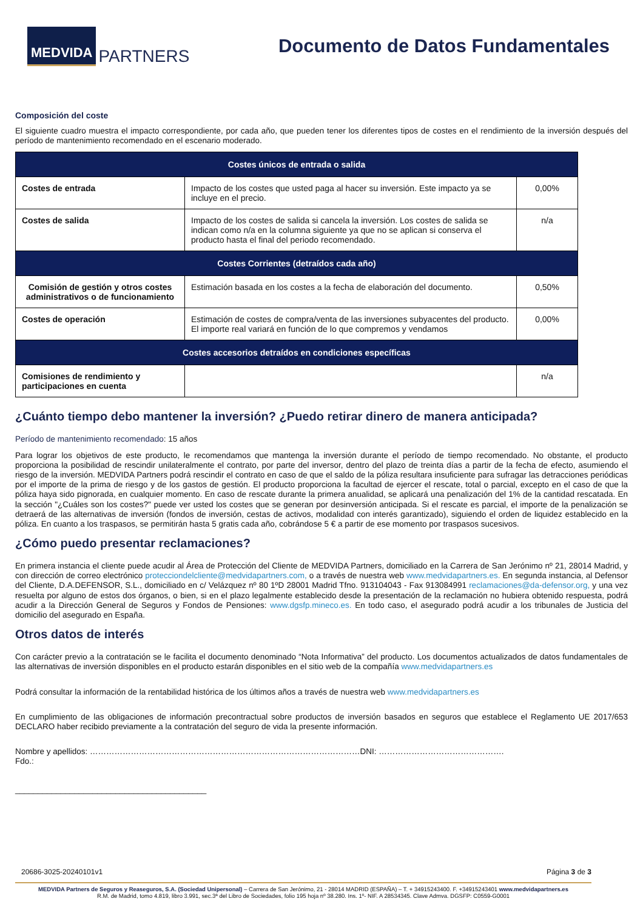MEDVIDA PARTNERS
Documento de Datos Fundamentales
Composición del coste
El siguiente cuadro muestra el impacto correspondiente, por cada año, que pueden tener los diferentes tipos de costes en el rendimiento de la inversión después del período de mantenimiento recomendado en el escenario moderado.
| Costes únicos de entrada o salida | | |
| --- | --- | --- |
| Costes de entrada | Impacto de los costes que usted paga al hacer su inversión. Este impacto ya se incluye en el precio. | 0,00% |
| Costes de salida | Impacto de los costes de salida si cancela la inversión. Los costes de salida se indican como n/a en la columna siguiente ya que no se aplican si conserva el producto hasta el final del periodo recomendado. | n/a |
| Costes Corrientes (detraídos cada año) | | |
| Comisión de gestión y otros costes administrativos o de funcionamiento | Estimación basada en los costes a la fecha de elaboración del documento. | 0,50% |
| Costes de operación | Estimación de costes de compra/venta de las inversiones subyacentes del producto. El importe real variará en función de lo que compremos y vendamos | 0,00% |
| Costes accesorios detraídos en condiciones específicas | | |
| Comisiones de rendimiento y participaciones en cuenta | | n/a |
¿Cuánto tiempo debo mantener la inversión? ¿Puedo retirar dinero de manera anticipada?
Período de mantenimiento recomendado: 15 años
Para lograr los objetivos de este producto, le recomendamos que mantenga la inversión durante el período de tiempo recomendado. No obstante, el producto proporciona la posibilidad de rescindir unilateralmente el contrato, por parte del inversor, dentro del plazo de treinta días a partir de la fecha de efecto, asumiendo el riesgo de la inversión. MEDVIDA Partners podrá rescindir el contrato en caso de que el saldo de la póliza resultara insuficiente para sufragar las detracciones periódicas por el importe de la prima de riesgo y de los gastos de gestión. El producto proporciona la facultad de ejercer el rescate, total o parcial, excepto en el caso de que la póliza haya sido pignorada, en cualquier momento. En caso de rescate durante la primera anualidad, se aplicará una penalización del 1% de la cantidad rescatada. En la sección "¿Cuáles son los costes?" puede ver usted los costes que se generan por desinversión anticipada. Si el rescate es parcial, el importe de la penalización se detraerá de las alternativas de inversión (fondos de inversión, cestas de activos, modalidad con interés garantizado), siguiendo el orden de liquidez establecido en la póliza. En cuanto a los traspasos, se permitirán hasta 5 gratis cada año, cobrándose 5 € a partir de ese momento por traspasos sucesivos.
¿Cómo puedo presentar reclamaciones?
En primera instancia el cliente puede acudir al Área de Protección del Cliente de MEDVIDA Partners, domiciliado en la Carrera de San Jerónimo nº 21, 28014 Madrid, y con dirección de correo electrónico protecciondelcliente@medvidapartners.com, o a través de nuestra web www.medvidapartners.es. En segunda instancia, al Defensor del Cliente, D.A.DEFENSOR, S.L., domiciliado en c/ Velázquez nº 80 1ºD 28001 Madrid Tfno. 913104043 - Fax 913084991 reclamaciones@da-defensor.org, y una vez resuelta por alguno de estos dos órganos, o bien, si en el plazo legalmente establecido desde la presentación de la reclamación no hubiera obtenido respuesta, podrá acudir a la Dirección General de Seguros y Fondos de Pensiones: www.dgsfp.mineco.es. En todo caso, el asegurado podrá acudir a los tribunales de Justicia del domicilio del asegurado en España.
Otros datos de interés
Con carácter previo a la contratación se le facilita el documento denominado “Nota Informativa” del producto. Los documentos actualizados de datos fundamentales de las alternativas de inversión disponibles en el producto estarán disponibles en el sitio web de la compañía www.medvidapartners.es
Podrá consultar la información de la rentabilidad histórica de los últimos años a través de nuestra web www.medvidapartners.es
En cumplimiento de las obligaciones de información precontractual sobre productos de inversión basados en seguros que establece el Reglamento UE 2017/653 DECLARO haber recibido previamente a la contratación del seguro de vida la presente información.
Nombre y apellidos: ………………………………………………………………………………………DNI: ……………………………………….
Fdo.:
__________________________________________
20686-3025-20240101v1 Página 3 de 3
MEDVIDA Partners de Seguros y Reaseguros, S.A. (Sociedad Unipersonal) – Carrera de San Jerónimo, 21 - 28014 MADRID (ESPAÑA) – T. + 34915243400. F. +34915243401 www.medvidapartners.es
R.M. de Madrid, tomo 4.819, libro 3.991, sec.3ª del Libro de Sociedades, folio 195 hoja nº 38.280. Ins. 1º- NIF. A 28534345. Clave Admva. DGSFP: C0559-G0001